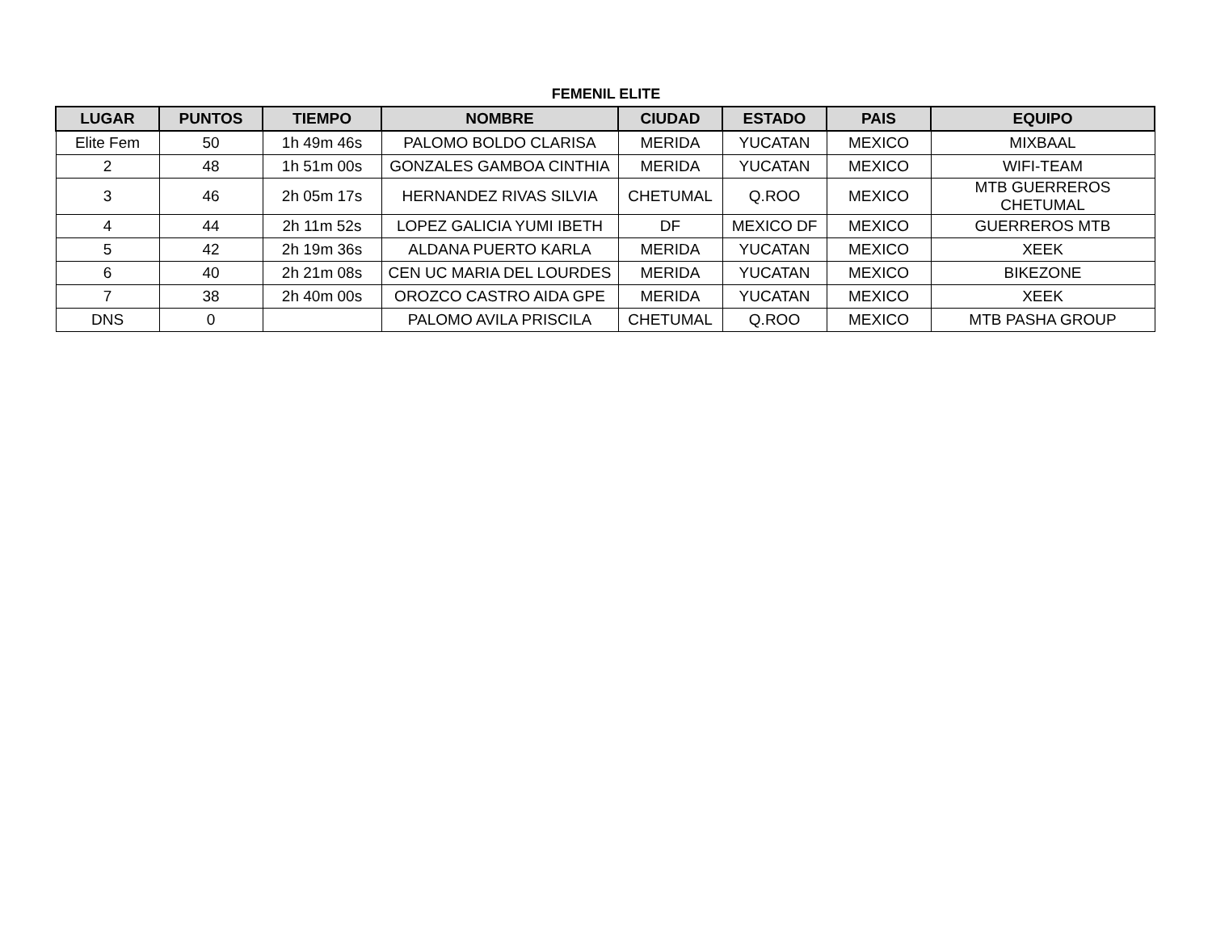FEMENIL ELITE
| LUGAR | PUNTOS | TIEMPO | NOMBRE | CIUDAD | ESTADO | PAIS | EQUIPO |
| --- | --- | --- | --- | --- | --- | --- | --- |
| Elite Fem | 50 | 1h 49m 46s | PALOMO BOLDO CLARISA | MERIDA | YUCATAN | MEXICO | MIXBAAL |
| 2 | 48 | 1h 51m 00s | GONZALES GAMBOA CINTHIA | MERIDA | YUCATAN | MEXICO | WIFI-TEAM |
| 3 | 46 | 2h 05m 17s | HERNANDEZ RIVAS SILVIA | CHETUMAL | Q.ROO | MEXICO | MTB GUERREROS CHETUMAL |
| 4 | 44 | 2h 11m 52s | LOPEZ GALICIA YUMI IBETH | DF | MEXICO DF | MEXICO | GUERREROS MTB |
| 5 | 42 | 2h 19m 36s | ALDANA PUERTO KARLA | MERIDA | YUCATAN | MEXICO | XEEK |
| 6 | 40 | 2h 21m 08s | CEN UC MARIA DEL LOURDES | MERIDA | YUCATAN | MEXICO | BIKEZONE |
| 7 | 38 | 2h 40m 00s | OROZCO CASTRO AIDA GPE | MERIDA | YUCATAN | MEXICO | XEEK |
| DNS | 0 | | PALOMO AVILA PRISCILA | CHETUMAL | Q.ROO | MEXICO | MTB PASHA GROUP |